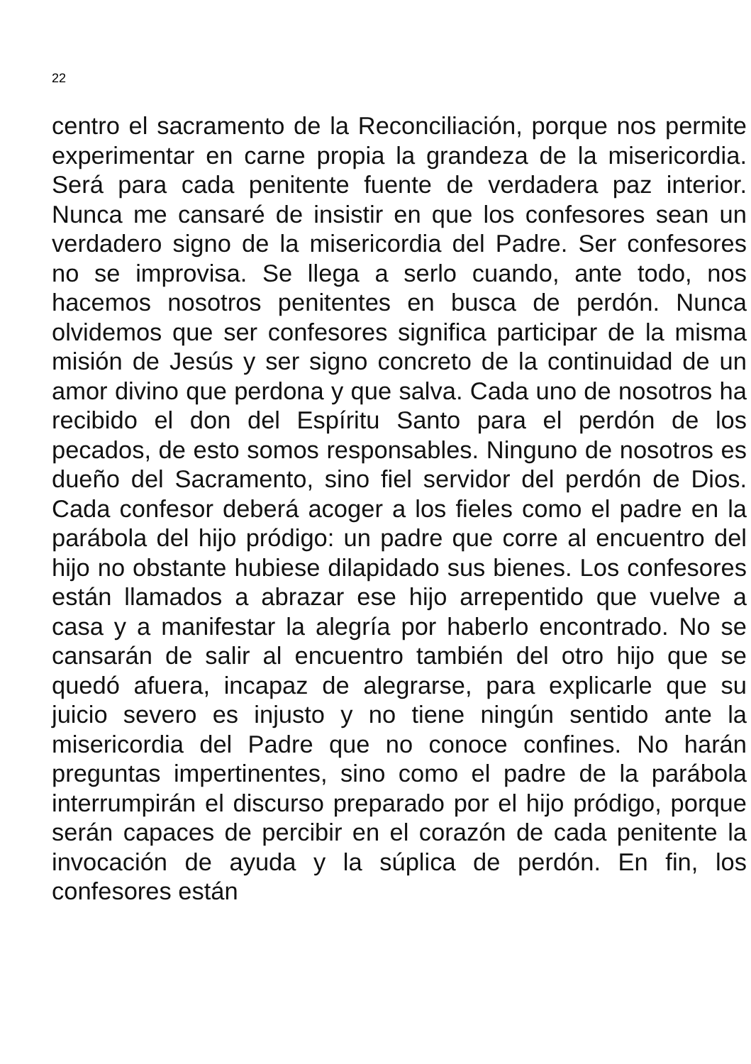22
centro el sacramento de la Reconciliación, porque nos permite experimentar en carne propia la grandeza de la misericordia. Será para cada penitente fuente de verdadera paz interior. Nunca me cansaré de insistir en que los confesores sean un verdadero signo de la misericordia del Padre. Ser confesores no se improvisa. Se llega a serlo cuando, ante todo, nos hacemos nosotros penitentes en busca de perdón. Nunca olvidemos que ser confesores significa participar de la misma misión de Jesús y ser signo concreto de la continuidad de un amor divino que perdona y que salva. Cada uno de nosotros ha recibido el don del Espíritu Santo para el perdón de los pecados, de esto somos responsables. Ninguno de nosotros es dueño del Sacramento, sino fiel servidor del perdón de Dios. Cada confesor deberá acoger a los fieles como el padre en la parábola del hijo pródigo: un padre que corre al encuentro del hijo no obstante hubiese dilapidado sus bienes. Los confesores están llamados a abrazar ese hijo arrepentido que vuelve a casa y a manifestar la alegría por haberlo encontrado. No se cansarán de salir al encuentro también del otro hijo que se quedó afuera, incapaz de alegrarse, para explicarle que su juicio severo es injusto y no tiene ningún sentido ante la misericordia del Padre que no conoce confines. No harán preguntas impertinentes, sino como el padre de la parábola interrumpirán el discurso preparado por el hijo pródigo, porque serán capaces de percibir en el corazón de cada penitente la invocación de ayuda y la súplica de perdón. En fin, los confesores están